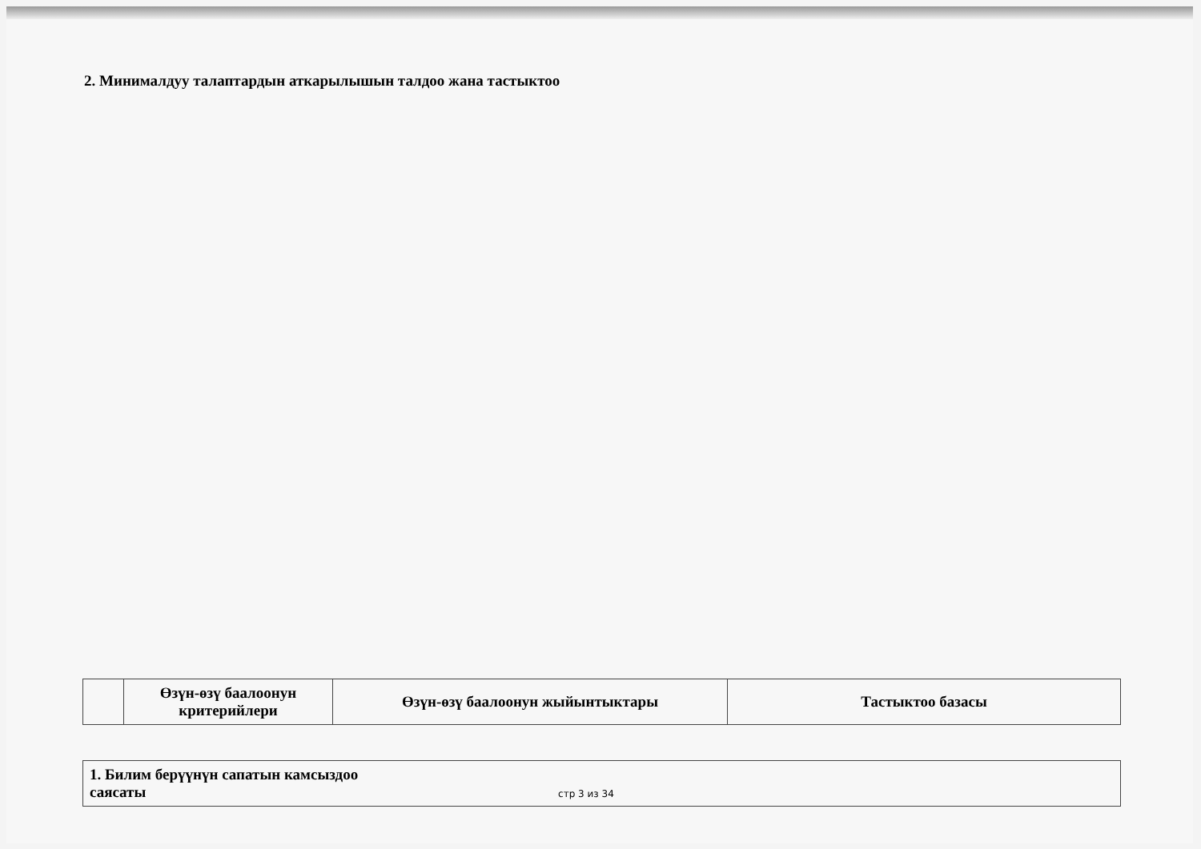2. Минималдуу талаптардын аткарылышын талдоо жана тастыктоо
| | Өзүн-өзү баалоонун критерийлери | Өзүн-өзү баалоонун жыйынтыктары | Тастыктоо базасы |
| --- | --- | --- | --- |
| 1. Билим берүүнүн сапатын камсыздоо саясаты стр 3 из 34 |